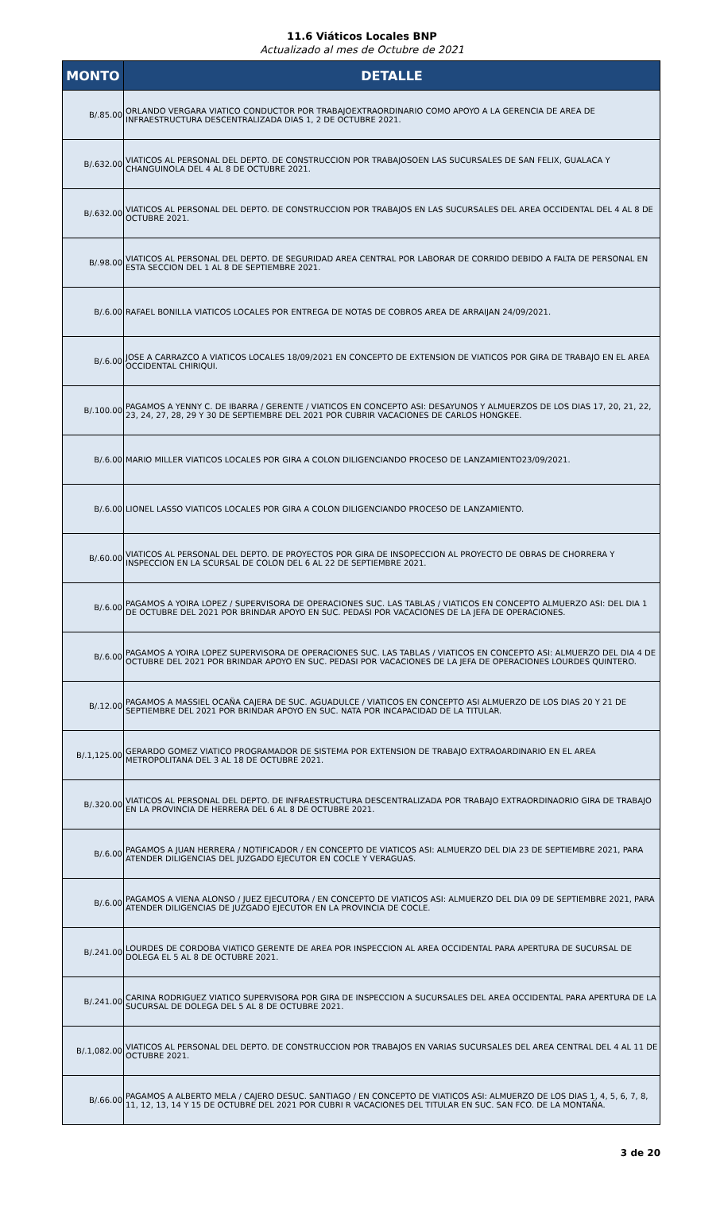11.6 Viáticos Locales BNP
Actualizado al mes de Octubre de 2021
| MONTO | DETALLE |
| --- | --- |
| B/.85.00 | ORLANDO VERGARA VIATICO CONDUCTOR POR TRABAJOEXTRAORDINARIO COMO APOYO A LA GERENCIA DE AREA DE INFRAESTRUCTURA DESCENTRALIZADA DIAS 1, 2 DE OCTUBRE 2021. |
| B/.632.00 | VIATICOS AL PERSONAL DEL DEPTO. DE CONSTRUCCION POR TRABAJOSOEN LAS SUCURSALES DE SAN FELIX, GUALACA Y CHANGUINOLA DEL 4 AL 8 DE OCTUBRE 2021. |
| B/.632.00 | VIATICOS AL PERSONAL DEL DEPTO. DE CONSTRUCCION POR TRABAJOS EN LAS SUCURSALES DEL AREA OCCIDENTAL DEL 4 AL 8 DE OCTUBRE 2021. |
| B/.98.00 | VIATICOS AL PERSONAL DEL DEPTO. DE SEGURIDAD AREA CENTRAL POR LABORAR DE CORRIDO DEBIDO A FALTA DE PERSONAL EN ESTA SECCION DEL 1 AL 8 DE SEPTIEMBRE 2021. |
| B/.6.00 | RAFAEL BONILLA VIATICOS LOCALES POR ENTREGA DE NOTAS DE COBROS AREA DE ARRAIJAN 24/09/2021. |
| B/.6.00 | JOSE A CARRAZCO A VIATICOS LOCALES 18/09/2021 EN CONCEPTO DE EXTENSION DE VIATICOS POR GIRA DE TRABAJO EN EL AREA OCCIDENTAL CHIRIQUI. |
| B/.100.00 | PAGAMOS A YENNY C. DE IBARRA / GERENTE / VIATICOS EN CONCEPTO ASI: DESAYUNOS Y ALMUERZOS DE LOS DIAS 17, 20, 21, 22, 23, 24, 27, 28, 29 Y 30 DE SEPTIEMBRE DEL 2021 POR CUBRIR VACACIONES DE CARLOS HONGKEE. |
| B/.6.00 | MARIO MILLER VIATICOS LOCALES POR GIRA A COLON DILIGENCIANDO PROCESO DE LANZAMIENTO23/09/2021. |
| B/.6.00 | LIONEL LASSO VIATICOS LOCALES POR GIRA A COLON DILIGENCIANDO PROCESO DE LANZAMIENTO. |
| B/.60.00 | VIATICOS AL PERSONAL DEL DEPTO. DE PROYECTOS POR GIRA DE INSOPECCION AL PROYECTO DE OBRAS DE CHORRERA Y INSPECCION EN LA SCURSAL DE COLON DEL 6 AL 22 DE SEPTIEMBRE 2021. |
| B/.6.00 | PAGAMOS A YOIRA LOPEZ / SUPERVISORA DE OPERACIONES SUC. LAS TABLAS / VIATICOS EN CONCEPTO ALMUERZO ASI: DEL DIA 1 DE OCTUBRE DEL 2021 POR BRINDAR APOYO EN SUC. PEDASI POR VACACIONES DE LA JEFA DE OPERACIONES. |
| B/.6.00 | PAGAMOS A YOIRA LOPEZ SUPERVISORA DE OPERACIONES SUC. LAS TABLAS / VIATICOS EN CONCEPTO ASI: ALMUERZO DEL DIA 4 DE OCTUBRE DEL 2021 POR BRINDAR APOYO EN SUC. PEDASI POR VACACIONES DE LA JEFA DE OPERACIONES LOURDES QUINTERO. |
| B/.12.00 | PAGAMOS A MASSIEL OCAÑA CAJERA DE SUC. AGUADULCE / VIATICOS EN CONCEPTO ASI ALMUERZO DE LOS DIAS 20 Y 21 DE SEPTIEMBRE DEL 2021 POR BRINDAR APOYO EN SUC. NATA POR INCAPACIDAD DE LA TITULAR. |
| B/.1,125.00 | GERARDO GOMEZ VIATICO PROGRAMADOR DE SISTEMA POR EXTENSION DE TRABAJO EXTRAOARDINARIO EN EL AREA METROPOLITANA DEL 3 AL 18 DE OCTUBRE 2021. |
| B/.320.00 | VIATICOS AL PERSONAL DEL DEPTO. DE INFRAESTRUCTURA DESCENTRALIZADA POR TRABAJO EXTRAORDINAORIO GIRA DE TRABAJO EN LA PROVINCIA DE HERRERA DEL 6 AL 8 DE OCTUBRE 2021. |
| B/.6.00 | PAGAMOS A JUAN HERRERA / NOTIFICADOR / EN CONCEPTO DE VIATICOS ASI: ALMUERZO DEL DIA 23 DE SEPTIEMBRE 2021, PARA ATENDER DILIGENCIAS DEL JUZGADO EJECUTOR EN COCLE Y VERAGUAS. |
| B/.6.00 | PAGAMOS A VIENA ALONSO / JUEZ EJECUTORA / EN CONCEPTO DE VIATICOS ASI: ALMUERZO DEL DIA 09 DE SEPTIEMBRE 2021, PARA ATENDER DILIGENCIAS DE JUZGADO EJECUTOR EN LA PROVINCIA DE COCLE. |
| B/.241.00 | LOURDES DE CORDOBA VIATICO GERENTE DE AREA POR INSPECCION AL AREA OCCIDENTAL PARA APERTURA DE SUCURSAL DE DOLEGA EL 5 AL 8 DE OCTUBRE 2021. |
| B/.241.00 | CARINA RODRIGUEZ VIATICO SUPERVISORA POR GIRA DE INSPECCION A SUCURSALES DEL AREA OCCIDENTAL PARA APERTURA DE LA SUCURSAL DE DOLEGA DEL 5 AL 8 DE OCTUBRE 2021. |
| B/.1,082.00 | VIATICOS AL PERSONAL DEL DEPTO. DE CONSTRUCCION POR TRABAJOS EN VARIAS SUCURSALES DEL AREA CENTRAL DEL 4 AL 11 DE OCTUBRE 2021. |
| B/.66.00 | PAGAMOS A ALBERTO MELA / CAJERO DESUC. SANTIAGO / EN CONCEPTO DE VIATICOS ASI: ALMUERZO DE LOS DIAS 1, 4, 5, 6, 7, 8, 11, 12, 13, 14 Y 15 DE OCTUBRE DEL 2021 POR CUBRI R VACACIONES DEL TITULAR EN SUC. SAN FCO. DE LA MONTAÑA. |
3 de 20